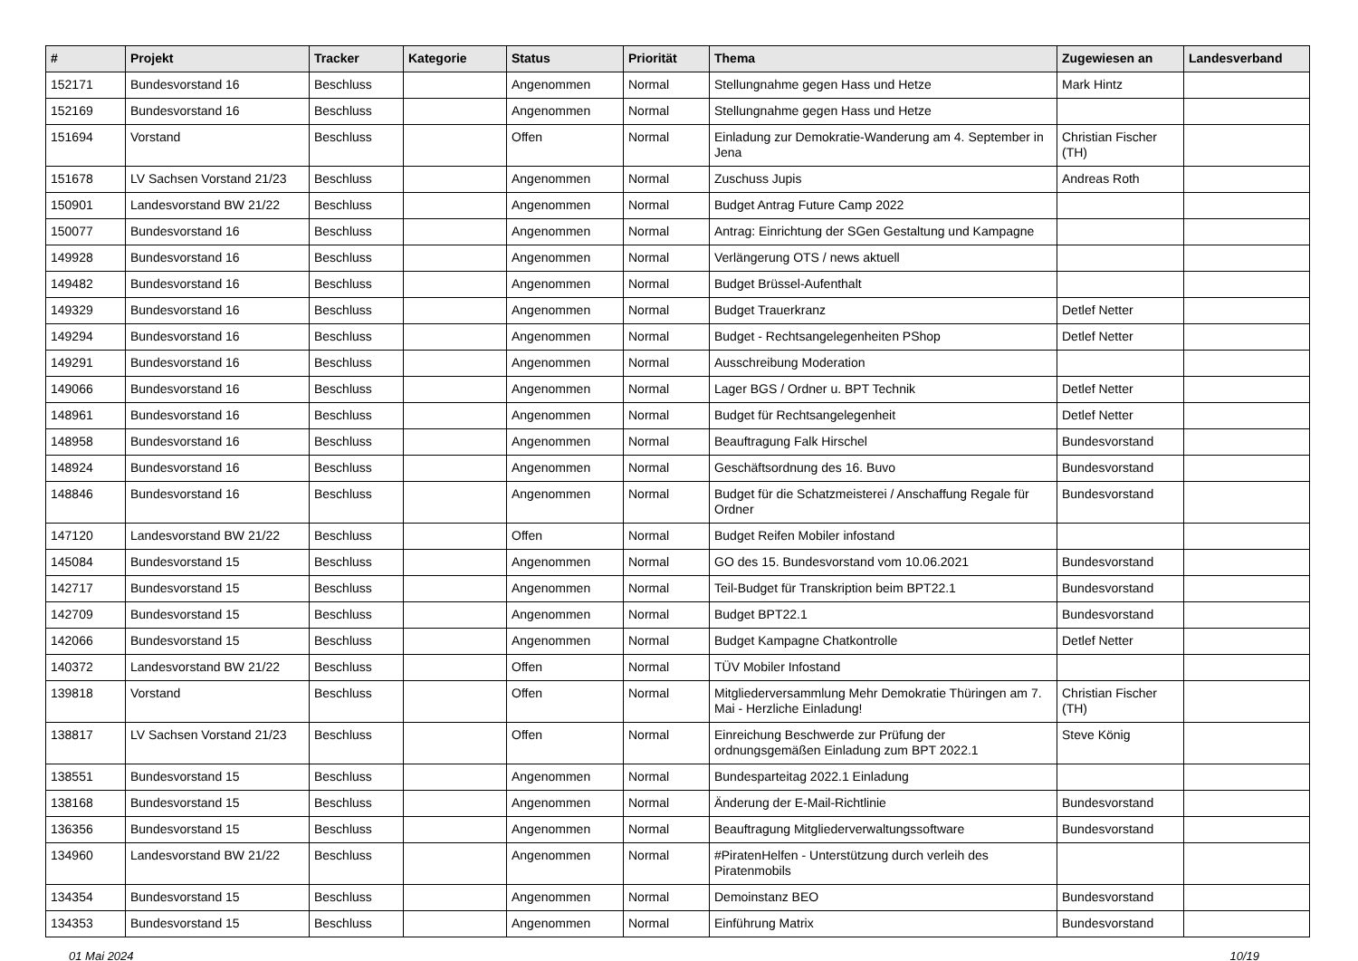| # | Projekt | Tracker | Kategorie | Status | Priorität | Thema | Zugewiesen an | Landesverband |
| --- | --- | --- | --- | --- | --- | --- | --- | --- |
| 152171 | Bundesvorstand 16 | Beschluss | | Angenommen | Normal | Stellungnahme gegen Hass und Hetze | Mark Hintz | |
| 152169 | Bundesvorstand 16 | Beschluss | | Angenommen | Normal | Stellungnahme gegen Hass und Hetze | | |
| 151694 | Vorstand | Beschluss | | Offen | Normal | Einladung zur Demokratie-Wanderung am 4. September in Jena | Christian Fischer (TH) | |
| 151678 | LV Sachsen Vorstand 21/23 | Beschluss | | Angenommen | Normal | Zuschuss Jupis | Andreas Roth | |
| 150901 | Landesvorstand BW 21/22 | Beschluss | | Angenommen | Normal | Budget Antrag Future Camp 2022 | | |
| 150077 | Bundesvorstand 16 | Beschluss | | Angenommen | Normal | Antrag: Einrichtung der SGen Gestaltung und Kampagne | | |
| 149928 | Bundesvorstand 16 | Beschluss | | Angenommen | Normal | Verlängerung OTS / news aktuell | | |
| 149482 | Bundesvorstand 16 | Beschluss | | Angenommen | Normal | Budget Brüssel-Aufenthalt | | |
| 149329 | Bundesvorstand 16 | Beschluss | | Angenommen | Normal | Budget Trauerkranz | Detlef Netter | |
| 149294 | Bundesvorstand 16 | Beschluss | | Angenommen | Normal | Budget - Rechtsangelegenheiten PShop | Detlef Netter | |
| 149291 | Bundesvorstand 16 | Beschluss | | Angenommen | Normal | Ausschreibung Moderation | | |
| 149066 | Bundesvorstand 16 | Beschluss | | Angenommen | Normal | Lager BGS / Ordner u. BPT Technik | Detlef Netter | |
| 148961 | Bundesvorstand 16 | Beschluss | | Angenommen | Normal | Budget für Rechtsangelegenheit | Detlef Netter | |
| 148958 | Bundesvorstand 16 | Beschluss | | Angenommen | Normal | Beauftragung Falk Hirschel | Bundesvorstand | |
| 148924 | Bundesvorstand 16 | Beschluss | | Angenommen | Normal | Geschäftsordnung des 16. Buvo | Bundesvorstand | |
| 148846 | Bundesvorstand 16 | Beschluss | | Angenommen | Normal | Budget für die Schatzmeisterei / Anschaffung Regale für Ordner | Bundesvorstand | |
| 147120 | Landesvorstand BW 21/22 | Beschluss | | Offen | Normal | Budget Reifen Mobiler infostand | | |
| 145084 | Bundesvorstand 15 | Beschluss | | Angenommen | Normal | GO des 15. Bundesvorstand vom 10.06.2021 | Bundesvorstand | |
| 142717 | Bundesvorstand 15 | Beschluss | | Angenommen | Normal | Teil-Budget für Transkription beim BPT22.1 | Bundesvorstand | |
| 142709 | Bundesvorstand 15 | Beschluss | | Angenommen | Normal | Budget BPT22.1 | Bundesvorstand | |
| 142066 | Bundesvorstand 15 | Beschluss | | Angenommen | Normal | Budget Kampagne Chatkontrolle | Detlef Netter | |
| 140372 | Landesvorstand BW 21/22 | Beschluss | | Offen | Normal | TÜV Mobiler Infostand | | |
| 139818 | Vorstand | Beschluss | | Offen | Normal | Mitgliederversammlung Mehr Demokratie Thüringen am 7. Mai - Herzliche Einladung! | Christian Fischer (TH) | |
| 138817 | LV Sachsen Vorstand 21/23 | Beschluss | | Offen | Normal | Einreichung Beschwerde zur Prüfung der ordnungsgemäßen Einladung zum BPT 2022.1 | Steve König | |
| 138551 | Bundesvorstand 15 | Beschluss | | Angenommen | Normal | Bundesparteitag 2022.1 Einladung | | |
| 138168 | Bundesvorstand 15 | Beschluss | | Angenommen | Normal | Änderung der E-Mail-Richtlinie | Bundesvorstand | |
| 136356 | Bundesvorstand 15 | Beschluss | | Angenommen | Normal | Beauftragung Mitgliederverwaltungssoftware | Bundesvorstand | |
| 134960 | Landesvorstand BW 21/22 | Beschluss | | Angenommen | Normal | #PiratenHelfen - Unterstützung durch verleih des Piratenmobils | | |
| 134354 | Bundesvorstand 15 | Beschluss | | Angenommen | Normal | Demoinstanz BEO | Bundesvorstand | |
| 134353 | Bundesvorstand 15 | Beschluss | | Angenommen | Normal | Einführung Matrix | Bundesvorstand | |
01 Mai 2024 10/19